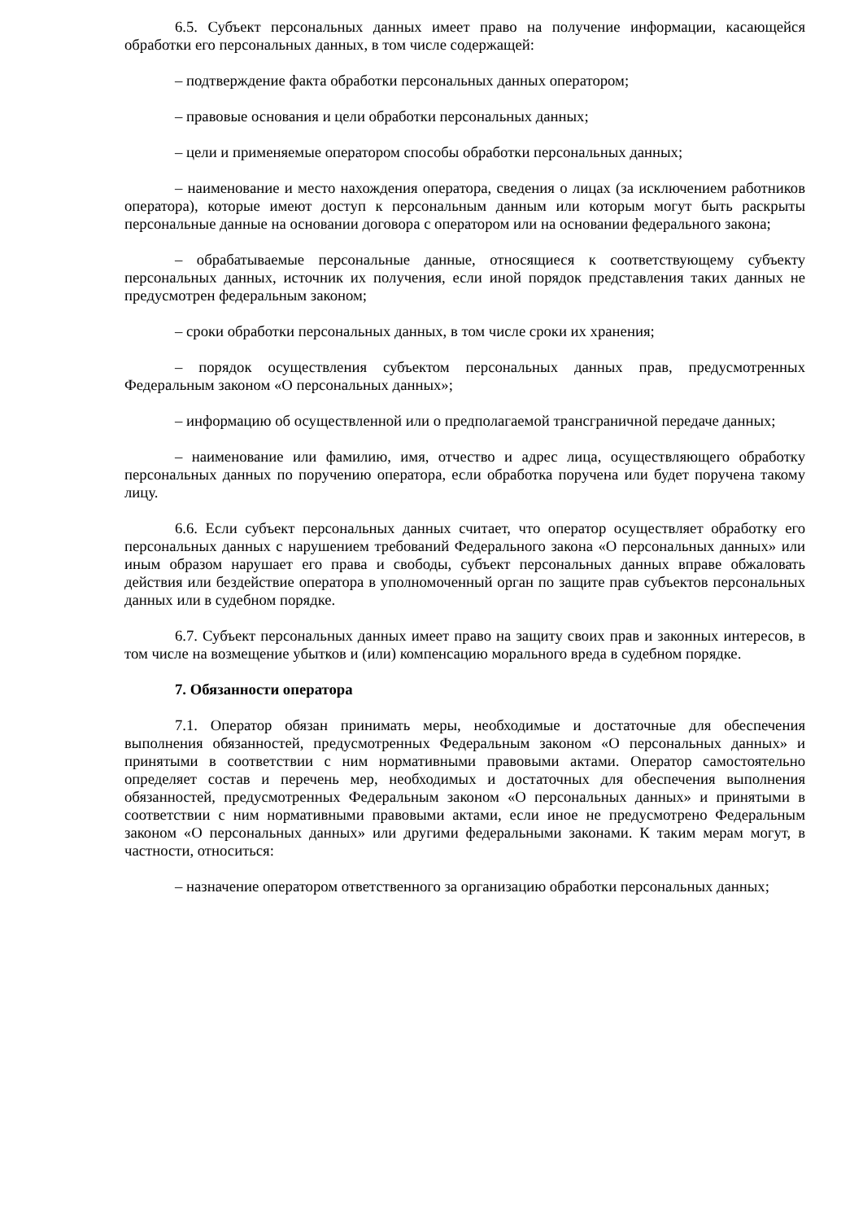6.5. Субъект персональных данных имеет право на получение информации, касающейся обработки его персональных данных, в том числе содержащей:
– подтверждение факта обработки персональных данных оператором;
– правовые основания и цели обработки персональных данных;
– цели и применяемые оператором способы обработки персональных данных;
– наименование и место нахождения оператора, сведения о лицах (за исключением работников оператора), которые имеют доступ к персональным данным или которым могут быть раскрыты персональные данные на основании договора с оператором или на основании федерального закона;
– обрабатываемые персональные данные, относящиеся к соответствующему субъекту персональных данных, источник их получения, если иной порядок представления таких данных не предусмотрен федеральным законом;
– сроки обработки персональных данных, в том числе сроки их хранения;
– порядок осуществления субъектом персональных данных прав, предусмотренных Федеральным законом «О персональных данных»;
– информацию об осуществленной или о предполагаемой трансграничной передаче данных;
– наименование или фамилию, имя, отчество и адрес лица, осуществляющего обработку персональных данных по поручению оператора, если обработка поручена или будет поручена такому лицу.
6.6. Если субъект персональных данных считает, что оператор осуществляет обработку его персональных данных с нарушением требований Федерального закона «О персональных данных» или иным образом нарушает его права и свободы, субъект персональных данных вправе обжаловать действия или бездействие оператора в уполномоченный орган по защите прав субъектов персональных данных или в судебном порядке.
6.7. Субъект персональных данных имеет право на защиту своих прав и законных интересов, в том числе на возмещение убытков и (или) компенсацию морального вреда в судебном порядке.
7. Обязанности оператора
7.1. Оператор обязан принимать меры, необходимые и достаточные для обеспечения выполнения обязанностей, предусмотренных Федеральным законом «О персональных данных» и принятыми в соответствии с ним нормативными правовыми актами. Оператор самостоятельно определяет состав и перечень мер, необходимых и достаточных для обеспечения выполнения обязанностей, предусмотренных Федеральным законом «О персональных данных» и принятыми в соответствии с ним нормативными правовыми актами, если иное не предусмотрено Федеральным законом «О персональных данных» или другими федеральными законами. К таким мерам могут, в частности, относиться:
– назначение оператором ответственного за организацию обработки персональных данных;